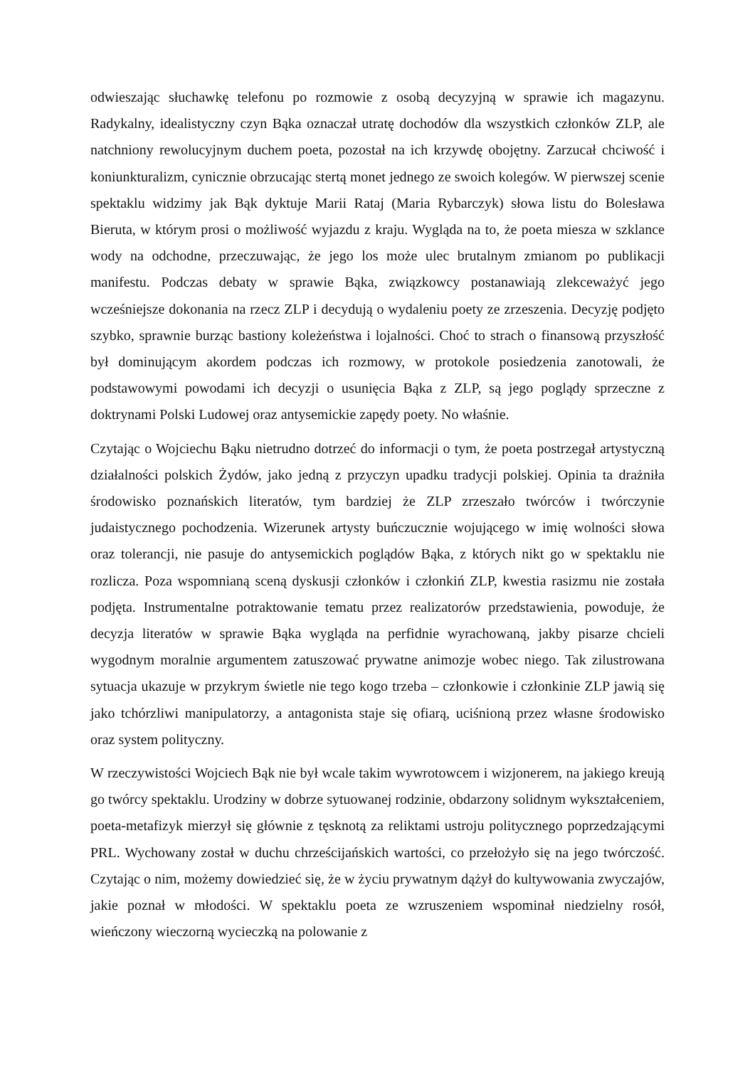odwieszając słuchawkę telefonu po rozmowie z osobą decyzyjną w sprawie ich magazynu. Radykalny, idealistyczny czyn Bąka oznaczał utratę dochodów dla wszystkich członków ZLP, ale natchniony rewolucyjnym duchem poeta, pozostał na ich krzywdę obojętny. Zarzucał chciwość i koniunkturalizm, cynicznie obrzucając stertą monet jednego ze swoich kolegów. W pierwszej scenie spektaklu widzimy jak Bąk dyktuje Marii Rataj (Maria Rybarczyk) słowa listu do Bolesława Bieruta, w którym prosi o możliwość wyjazdu z kraju. Wygląda na to, że poeta miesza w szklance wody na odchodne, przeczuwając, że jego los może ulec brutalnym zmianom po publikacji manifestu. Podczas debaty w sprawie Bąka, związkowcy postanawiają zlekceważyć jego wcześniejsze dokonania na rzecz ZLP i decydują o wydaleniu poety ze zrzeszenia. Decyzję podjęto szybko, sprawnie burząc bastiony koleżeństwa i lojalności. Choć to strach o finansową przyszłość był dominującym akordem podczas ich rozmowy, w protokole posiedzenia zanotowali, że podstawowymi powodami ich decyzji o usunięcia Bąka z ZLP, są jego poglądy sprzeczne z doktrynami Polski Ludowej oraz antysemickie zapędy poety. No właśnie.
Czytając o Wojciechu Bąku nietrudno dotrzeć do informacji o tym, że poeta postrzegał artystyczną działalności polskich Żydów, jako jedną z przyczyn upadku tradycji polskiej. Opinia ta drażniła środowisko poznańskich literatów, tym bardziej że ZLP zrzeszało twórców i twórczynie judaistycznego pochodzenia. Wizerunek artysty buńczucznie wojującego w imię wolności słowa oraz tolerancji, nie pasuje do antysemickich poglądów Bąka, z których nikt go w spektaklu nie rozlicza. Poza wspomnianą sceną dyskusji członków i członkiń ZLP, kwestia rasizmu nie została podjęta. Instrumentalne potraktowanie tematu przez realizatorów przedstawienia, powoduje, że decyzja literatów w sprawie Bąka wygląda na perfidnie wyrachowaną, jakby pisarze chcieli wygodnym moralnie argumentem zatuszować prywatne animozje wobec niego. Tak zilustrowana sytuacja ukazuje w przykrym świetle nie tego kogo trzeba – członkowie i członkinie ZLP jawią się jako tchórzliwi manipulatorzy, a antagonista staje się ofiarą, uciśnioną przez własne środowisko oraz system polityczny.
W rzeczywistości Wojciech Bąk nie był wcale takim wywrotowcem i wizjonerem, na jakiego kreują go twórcy spektaklu. Urodziny w dobrze sytuowanej rodzinie, obdarzony solidnym wykształceniem, poeta-metafizyk mierzył się głównie z tęsknotą za reliktami ustroju politycznego poprzedzającymi PRL. Wychowany został w duchu chrześcijańskich wartości, co przełożyło się na jego twórczość. Czytając o nim, możemy dowiedzieć się, że w życiu prywatnym dążył do kultywowania zwyczajów, jakie poznał w młodości. W spektaklu poeta ze wzruszeniem wspominał niedzielny rosół, wieńczony wieczorną wycieczką na polowanie z